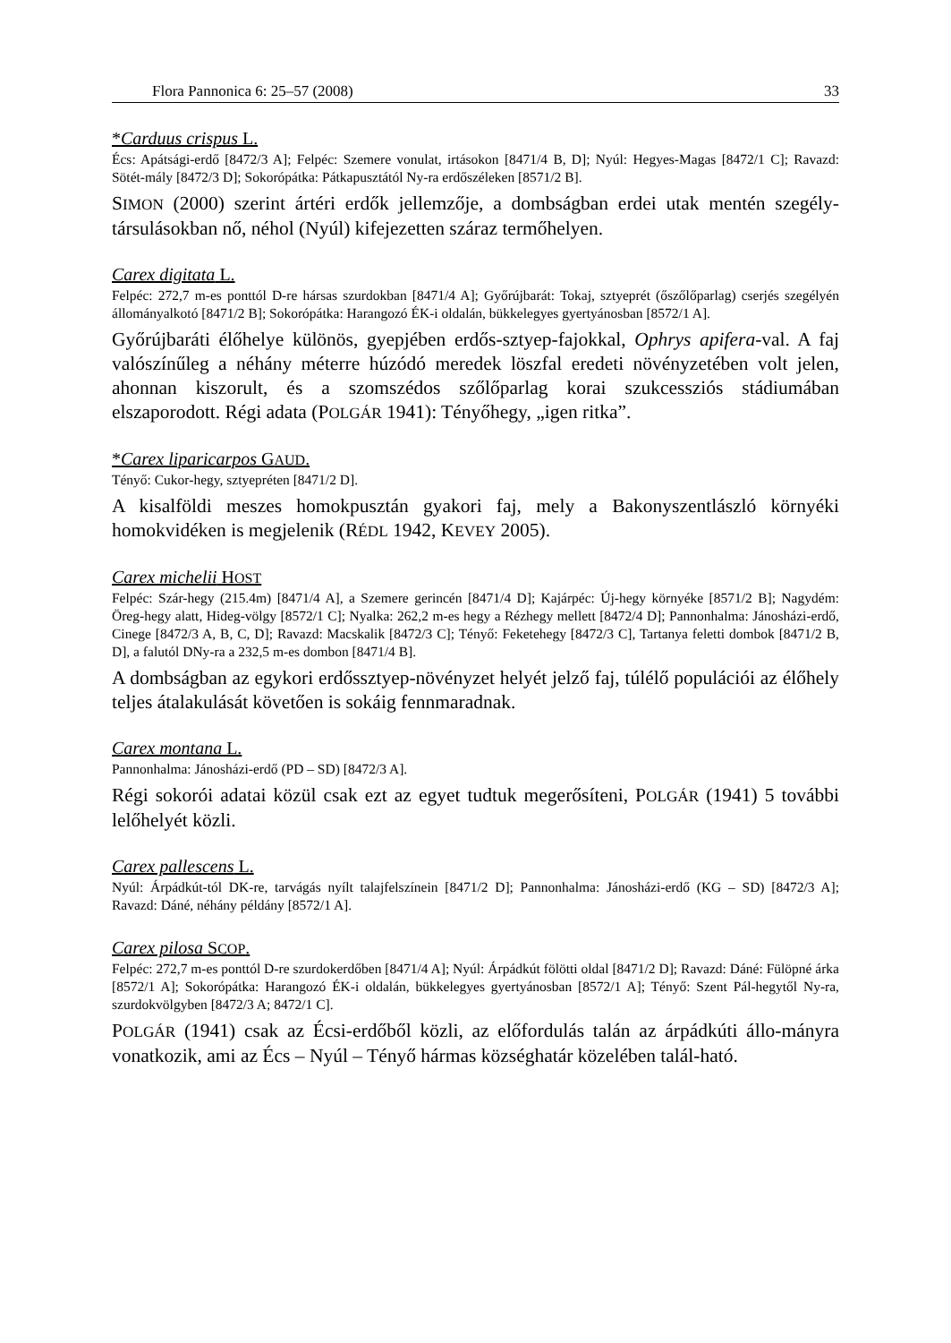Flora Pannonica 6: 25–57 (2008) 33
*Carduus crispus L.
Écs: Apátsági-erdő [8472/3 A]; Felpéc: Szemere vonulat, irtásokon [8471/4 B, D]; Nyúl: Hegyes-Magas [8472/1 C]; Ravazd: Sötét-mály [8472/3 D]; Sokorópátka: Pátkapusztától Ny-ra erdőszéleken [8571/2 B].
SIMON (2000) szerint ártéri erdők jellemzője, a dombságban erdei utak mentén szegély-társulásokban nő, néhol (Nyúl) kifejezetten száraz termőhelyen.
Carex digitata L.
Felpéc: 272,7 m-es ponttól D-re hársas szurdokban [8471/4 A]; Győrújbarát: Tokaj, sztyeprét (őszőlőparlag) cserjés szegélyén állományalkotó [8471/2 B]; Sokorópátka: Harangozó ÉK-i oldalán, bükkelegyes gyertyánosban [8572/1 A].
Győrújbaráti élőhelye különös, gyepjében erdős-sztyep-fajokkal, Ophrys apifera-val. A faj valószínűleg a néhány méterre húzódó meredek löszfal eredeti növényzetében volt jelen, ahonnan kiszorult, és a szomszédos szőlőparlag korai szukcessziós stádiumában elszaporodott. Régi adata (POLGÁR 1941): Tényőhegy, „igen ritka”.
*Carex liparicarpos GAUD.
Tényő: Cukor-hegy, sztyepréten [8471/2 D].
A kisalföldi meszes homokpusztán gyakori faj, mely a Bakonyszentlászló környéki homokvidéken is megjelenik (RÉDL 1942, KEVEY 2005).
Carex michelii HOST
Felpéc: Szár-hegy (215.4m) [8471/4 A], a Szemere gerincén [8471/4 D]; Kajárpéc: Új-hegy környéke [8571/2 B]; Nagydém: Öreg-hegy alatt, Hideg-völgy [8572/1 C]; Nyalka: 262,2 m-es hegy a Rézhegy mellett [8472/4 D]; Pannonhalma: Jánosházi-erdő, Cinege [8472/3 A, B, C, D]; Ravazd: Macskalik [8472/3 C]; Tényő: Feketehegy [8472/3 C], Tartanya feletti dombok [8471/2 B, D], a falutól DNy-ra a 232,5 m-es dombon [8471/4 B].
A dombságban az egykori erdőssztyep-növényzet helyét jelző faj, túlélő populációi az élőhely teljes átalakulását követően is sokáig fennmaradnak.
Carex montana L.
Pannonhalma: Jánosházi-erdő (PD – SD) [8472/3 A].
Régi sokorói adatai közül csak ezt az egyet tudtuk megerősíteni, POLGÁR (1941) 5 további lelőhelyét közli.
Carex pallescens L.
Nyúl: Árpádkút-tól DK-re, tarvágás nyílt talajfelszínein [8471/2 D]; Pannonhalma: Jánosházi-erdő (KG – SD) [8472/3 A]; Ravazd: Dáné, néhány példány [8572/1 A].
Carex pilosa SCOP.
Felpéc: 272,7 m-es ponttól D-re szurdokerdőben [8471/4 A]; Nyúl: Árpádkút fölötti oldal [8471/2 D]; Ravazd: Dáné: Fülöpné árka [8572/1 A]; Sokorópátka: Harangozó ÉK-i oldalán, bükkelegyes gyertyánosban [8572/1 A]; Tényő: Szent Pál-hegytől Ny-ra, szurdokvölgyben [8472/3 A; 8472/1 C].
POLGÁR (1941) csak az Écsi-erdőből közli, az előfordulás talán az árpádkúti állo-mányra vonatkozik, ami az Écs – Nyúl – Tényő hármas községhatár közelében talál-ható.